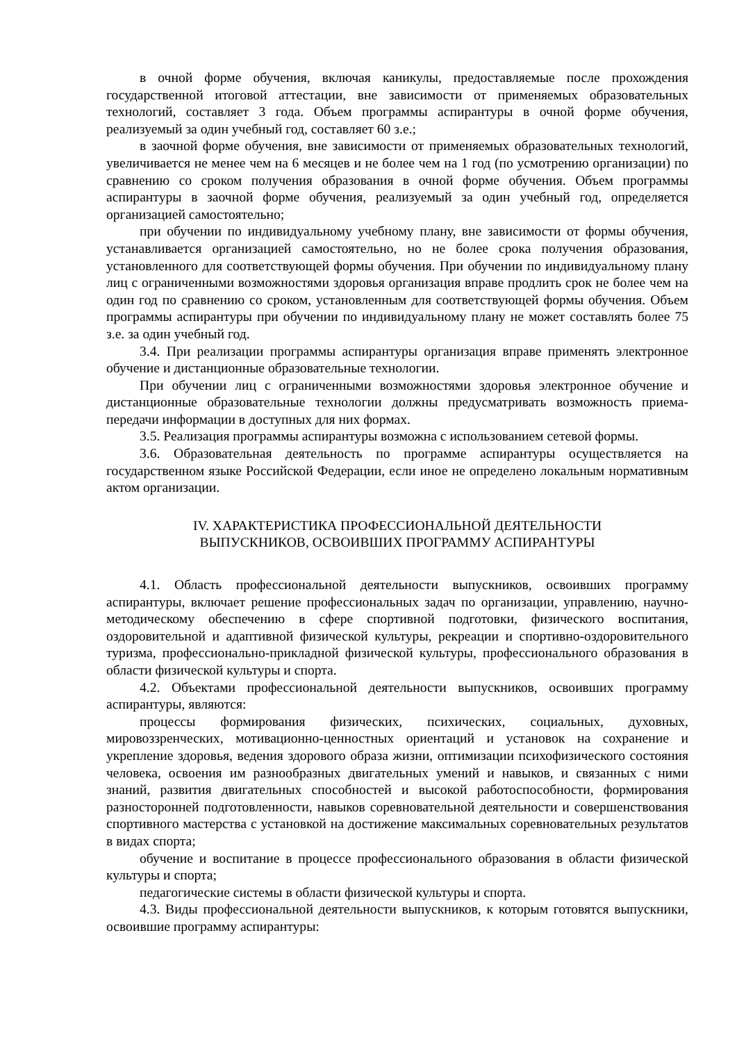в очной форме обучения, включая каникулы, предоставляемые после прохождения государственной итоговой аттестации, вне зависимости от применяемых образовательных технологий, составляет 3 года. Объем программы аспирантуры в очной форме обучения, реализуемый за один учебный год, составляет 60 з.е.;
в заочной форме обучения, вне зависимости от применяемых образовательных технологий, увеличивается не менее чем на 6 месяцев и не более чем на 1 год (по усмотрению организации) по сравнению со сроком получения образования в очной форме обучения. Объем программы аспирантуры в заочной форме обучения, реализуемый за один учебный год, определяется организацией самостоятельно;
при обучении по индивидуальному учебному плану, вне зависимости от формы обучения, устанавливается организацией самостоятельно, но не более срока получения образования, установленного для соответствующей формы обучения. При обучении по индивидуальному плану лиц с ограниченными возможностями здоровья организация вправе продлить срок не более чем на один год по сравнению со сроком, установленным для соответствующей формы обучения. Объем программы аспирантуры при обучении по индивидуальному плану не может составлять более 75 з.е. за один учебный год.
3.4. При реализации программы аспирантуры организация вправе применять электронное обучение и дистанционные образовательные технологии.
При обучении лиц с ограниченными возможностями здоровья электронное обучение и дистанционные образовательные технологии должны предусматривать возможность приема-передачи информации в доступных для них формах.
3.5. Реализация программы аспирантуры возможна с использованием сетевой формы.
3.6. Образовательная деятельность по программе аспирантуры осуществляется на государственном языке Российской Федерации, если иное не определено локальным нормативным актом организации.
IV. ХАРАКТЕРИСТИКА ПРОФЕССИОНАЛЬНОЙ ДЕЯТЕЛЬНОСТИ
ВЫПУСКНИКОВ, ОСВОИВШИХ ПРОГРАММУ АСПИРАНТУРЫ
4.1. Область профессиональной деятельности выпускников, освоивших программу аспирантуры, включает решение профессиональных задач по организации, управлению, научно-методическому обеспечению в сфере спортивной подготовки, физического воспитания, оздоровительной и адаптивной физической культуры, рекреации и спортивно-оздоровительного туризма, профессионально-прикладной физической культуры, профессионального образования в области физической культуры и спорта.
4.2. Объектами профессиональной деятельности выпускников, освоивших программу аспирантуры, являются:
процессы формирования физических, психических, социальных, духовных, мировоззренческих, мотивационно-ценностных ориентаций и установок на сохранение и укрепление здоровья, ведения здорового образа жизни, оптимизации психофизического состояния человека, освоения им разнообразных двигательных умений и навыков, и связанных с ними знаний, развития двигательных способностей и высокой работоспособности, формирования разносторонней подготовленности, навыков соревновательной деятельности и совершенствования спортивного мастерства с установкой на достижение максимальных соревновательных результатов в видах спорта;
обучение и воспитание в процессе профессионального образования в области физической культуры и спорта;
педагогические системы в области физической культуры и спорта.
4.3. Виды профессиональной деятельности выпускников, к которым готовятся выпускники, освоившие программу аспирантуры: